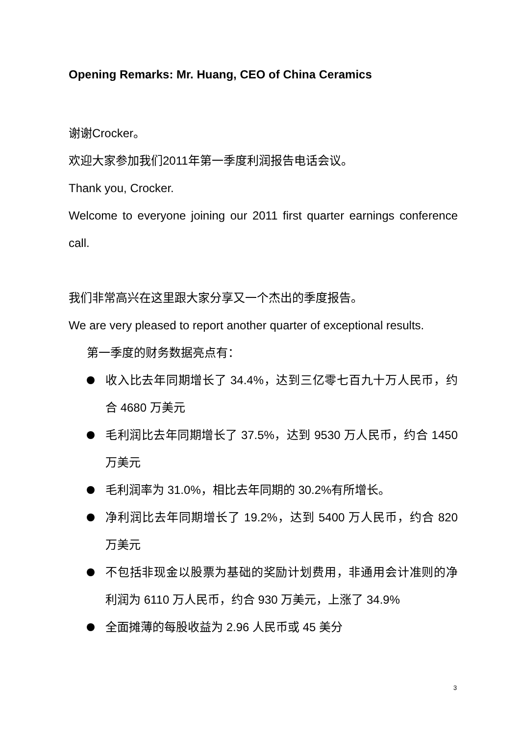Opening Remarks: Mr. Huang, CEO of China Ceramics
谢谢Crocker。
欢迎大家参加我们2011年第一季度利润报告电话会议。
Thank you, Crocker.
Welcome to everyone joining our 2011 first quarter earnings conference call.
我们非常高兴在这里跟大家分享又一个杰出的季度报告。
We are very pleased to report another quarter of exceptional results.
第一季度的财务数据亮点有：
收入比去年同期增长了 34.4%，达到三亿零七百九十万人民币，约合 4680 万美元
毛利润比去年同期增长了 37.5%，达到 9530 万人民币，约合 1450 万美元
毛利润率为 31.0%，相比去年同期的 30.2%有所增长。
净利润比去年同期增长了 19.2%，达到 5400 万人民币，约合 820 万美元
不包括非现金以股票为基础的奖励计划费用，非通用会计准则的净利润为 6110 万人民币，约合 930 万美元，上涨了 34.9%
全面摊薄的每股收益为 2.96 人民币或 45 美分
3